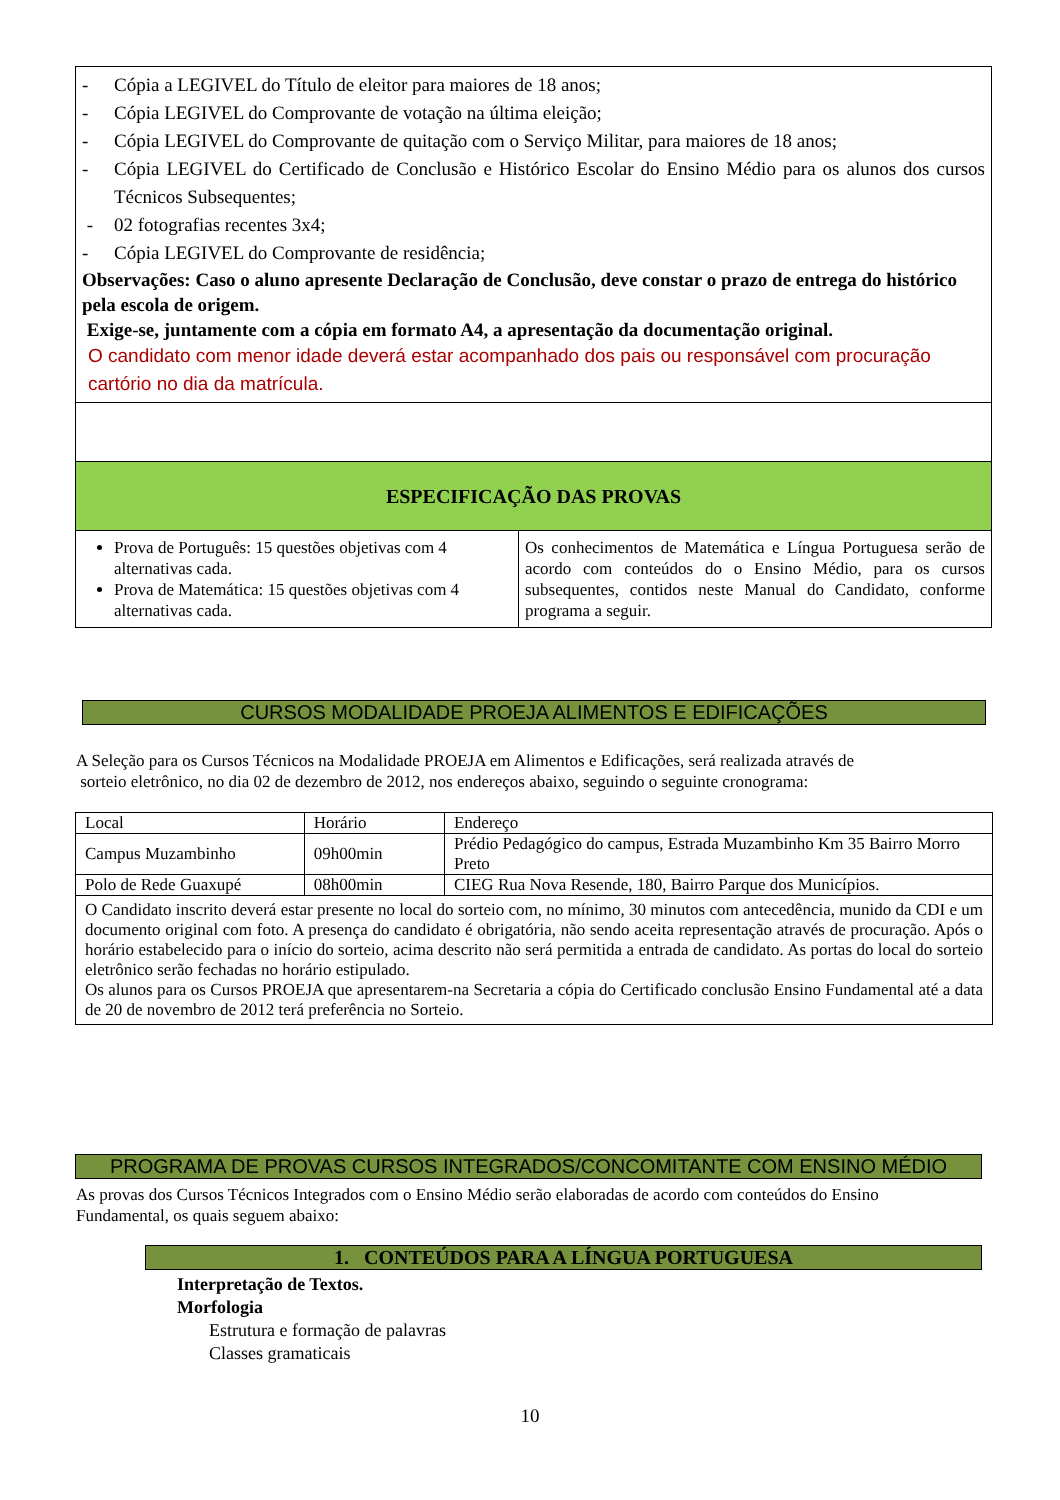- Cópia a LEGIVEL do Título de eleitor para maiores de 18 anos;
- Cópia LEGIVEL do Comprovante de votação na última eleição;
- Cópia LEGIVEL do Comprovante de quitação com o Serviço Militar, para maiores de 18 anos;
- Cópia LEGIVEL do Certificado de Conclusão e Histórico Escolar do Ensino Médio para os alunos dos cursos Técnicos Subsequentes;
- 02 fotografias recentes 3x4;
- Cópia LEGIVEL do Comprovante de residência;
Observações: Caso o aluno apresente Declaração de Conclusão, deve constar o prazo de entrega do histórico pela escola de origem.
Exige-se, juntamente com a cópia em formato A4, a apresentação da documentação original.
O candidato com menor idade deverá estar acompanhado dos pais ou responsável com procuração cartório no dia da matrícula.
ESPECIFICAÇÃO DAS PROVAS
Prova de Português: 15 questões objetivas com 4 alternativas cada.
Prova de Matemática: 15 questões objetivas com 4 alternativas cada.
Os conhecimentos de Matemática e Língua Portuguesa serão de acordo com conteúdos do o Ensino Médio, para os cursos subsequentes, contidos neste Manual do Candidato, conforme programa a seguir.
CURSOS MODALIDADE PROEJA ALIMENTOS E EDIFICAÇÕES
A Seleção para os Cursos Técnicos na Modalidade PROEJA em Alimentos e Edificações, será realizada através de
sorteio eletrônico, no dia 02 de dezembro de 2012, nos endereços abaixo, seguindo o seguinte cronograma:
| Local | Horário | Endereço |
| Campus Muzambinho | 09h00min | Prédio Pedagógico do campus, Estrada Muzambinho Km 35 Bairro Morro Preto |
| Polo de Rede Guaxupé | 08h00min | CIEG Rua Nova Resende, 180, Bairro Parque dos Municípios. |
| O Candidato inscrito deverá estar presente no local do sorteio com, no mínimo, 30 minutos com antecedência, munido da CDI e um documento original com foto. A presença do candidato é obrigatória, não sendo aceita representação através de procuração. Após o horário estabelecido para o início do sorteio, acima descrito não será permitida a entrada de candidato. As portas do local do sorteio eletrônico serão fechadas no horário estipulado. Os alunos para os Cursos PROEJA que apresentarem-na Secretaria a cópia do Certificado conclusão Ensino Fundamental até a data de 20 de novembro de 2012 terá preferência no Sorteio. | | |
PROGRAMA DE PROVAS CURSOS INTEGRADOS/CONCOMITANTE COM ENSINO MÉDIO
As provas dos Cursos Técnicos Integrados com o Ensino Médio serão elaboradas de acordo com conteúdos do Ensino Fundamental, os quais seguem abaixo:
1. CONTEÚDOS PARA A LÍNGUA PORTUGUESA
Interpretação de Textos.
Morfologia
Estrutura e formação de palavras
Classes gramaticais
10